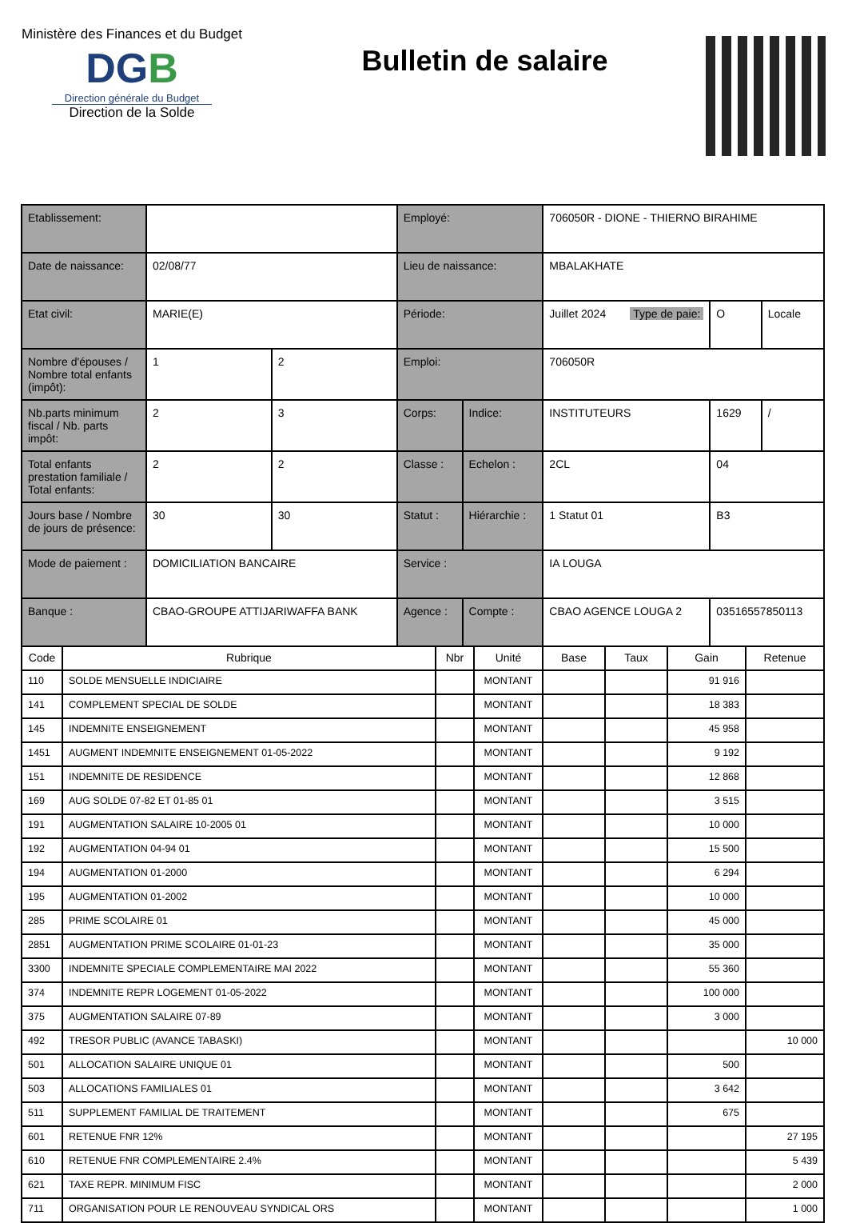Ministère des Finances et du Budget
DGB
Direction générale du Budget
Direction de la Solde
Bulletin de salaire
| Etablissement: | | | Employé: | | 706050R - DIONE - THIERNO BIRAHIME | | |
| Date de naissance: | 02/08/77 | | Lieu de naissance: | | MBALAKHATE | | |
| Etat civil: | MARIE(E) | | Période: | | Juillet 2024 Type de paie: | O | Locale |
| Nombre d'épouses / Nombre total enfants (impôt): | 1 | 2 | Emploi: | | 706050R | | |
| Nb.parts minimum fiscal / Nb. parts impôt: | 2 | 3 | Corps: | Indice: | INSTITUTEURS | 1629 | / |
| Total enfants prestation familiale / Total enfants: | 2 | 2 | Classe : | Echelon : | 2CL | 04 | |
| Jours base / Nombre de jours de présence: | 30 | 30 | Statut : | Hiérarchie : | 1 Statut 01 | B3 | |
| Mode de paiement : | DOMICILIATION BANCAIRE | | Service : | | IA LOUGA | | |
| Banque : | CBAO-GROUPE ATTIJARIWAFFA BANK | | Agence : | Compte : | CBAO AGENCE LOUGA 2 | 03516557850113 | |
| Code | Rubrique | Nbr | Unité | Base | Taux | Gain | Retenue |
| --- | --- | --- | --- | --- | --- | --- | --- |
| 110 | SOLDE MENSUELLE INDICIAIRE | | MONTANT | | | 91 916 | |
| 141 | COMPLEMENT SPECIAL DE SOLDE | | MONTANT | | | 18 383 | |
| 145 | INDEMNITE ENSEIGNEMENT | | MONTANT | | | 45 958 | |
| 1451 | AUGMENT INDEMNITE ENSEIGNEMENT 01-05-2022 | | MONTANT | | | 9 192 | |
| 151 | INDEMNITE DE RESIDENCE | | MONTANT | | | 12 868 | |
| 169 | AUG SOLDE 07-82 ET 01-85 01 | | MONTANT | | | 3 515 | |
| 191 | AUGMENTATION SALAIRE 10-2005 01 | | MONTANT | | | 10 000 | |
| 192 | AUGMENTATION 04-94 01 | | MONTANT | | | 15 500 | |
| 194 | AUGMENTATION 01-2000 | | MONTANT | | | 6 294 | |
| 195 | AUGMENTATION 01-2002 | | MONTANT | | | 10 000 | |
| 285 | PRIME SCOLAIRE 01 | | MONTANT | | | 45 000 | |
| 2851 | AUGMENTATION PRIME SCOLAIRE 01-01-23 | | MONTANT | | | 35 000 | |
| 3300 | INDEMNITE SPECIALE COMPLEMENTAIRE MAI 2022 | | MONTANT | | | 55 360 | |
| 374 | INDEMNITE REPR LOGEMENT 01-05-2022 | | MONTANT | | | 100 000 | |
| 375 | AUGMENTATION SALAIRE 07-89 | | MONTANT | | | 3 000 | |
| 492 | TRESOR PUBLIC (AVANCE TABASKI) | | MONTANT | | | | 10 000 |
| 501 | ALLOCATION SALAIRE UNIQUE 01 | | MONTANT | | | 500 | |
| 503 | ALLOCATIONS FAMILIALES 01 | | MONTANT | | | 3 642 | |
| 511 | SUPPLEMENT FAMILIAL DE TRAITEMENT | | MONTANT | | | 675 | |
| 601 | RETENUE FNR 12% | | MONTANT | | | | 27 195 |
| 610 | RETENUE FNR COMPLEMENTAIRE 2.4% | | MONTANT | | | | 5 439 |
| 621 | TAXE REPR. MINIMUM FISC | | MONTANT | | | | 2 000 |
| 711 | ORGANISATION POUR LE RENOUVEAU SYNDICAL ORS | | MONTANT | | | | 1 000 |